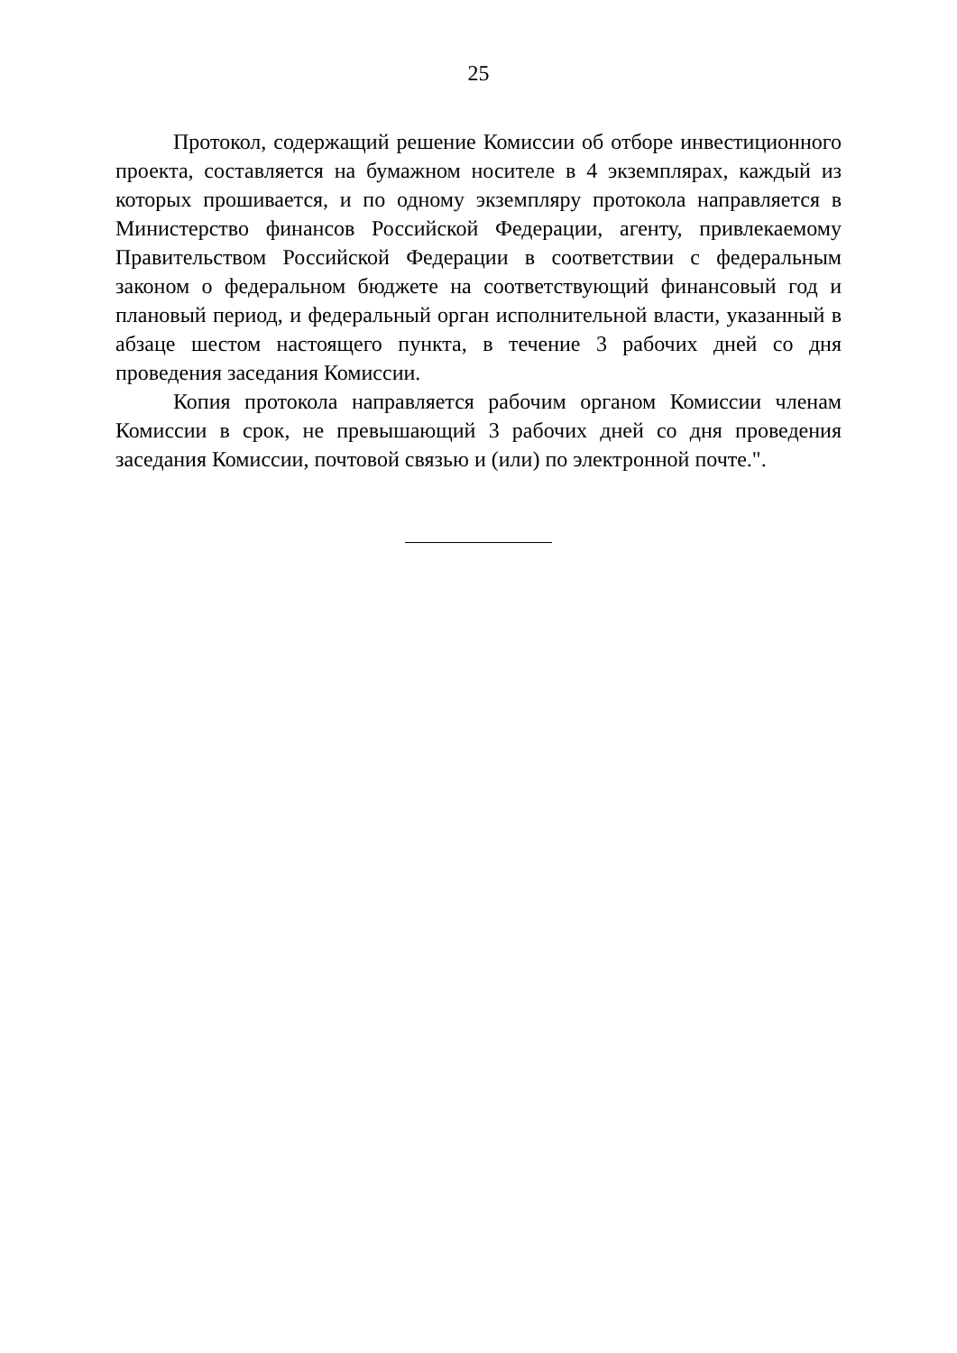25
Протокол, содержащий решение Комиссии об отборе инвестиционного проекта, составляется на бумажном носителе в 4 экземплярах, каждый из которых прошивается, и по одному экземпляру протокола направляется в Министерство финансов Российской Федерации, агенту, привлекаемому Правительством Российской Федерации в соответствии с федеральным законом о федеральном бюджете на соответствующий финансовый год и плановый период, и федеральный орган исполнительной власти, указанный в абзаце шестом настоящего пункта, в течение 3 рабочих дней со дня проведения заседания Комиссии.
Копия протокола направляется рабочим органом Комиссии членам Комиссии в срок, не превышающий 3 рабочих дней со дня проведения заседания Комиссии, почтовой связью и (или) по электронной почте.".